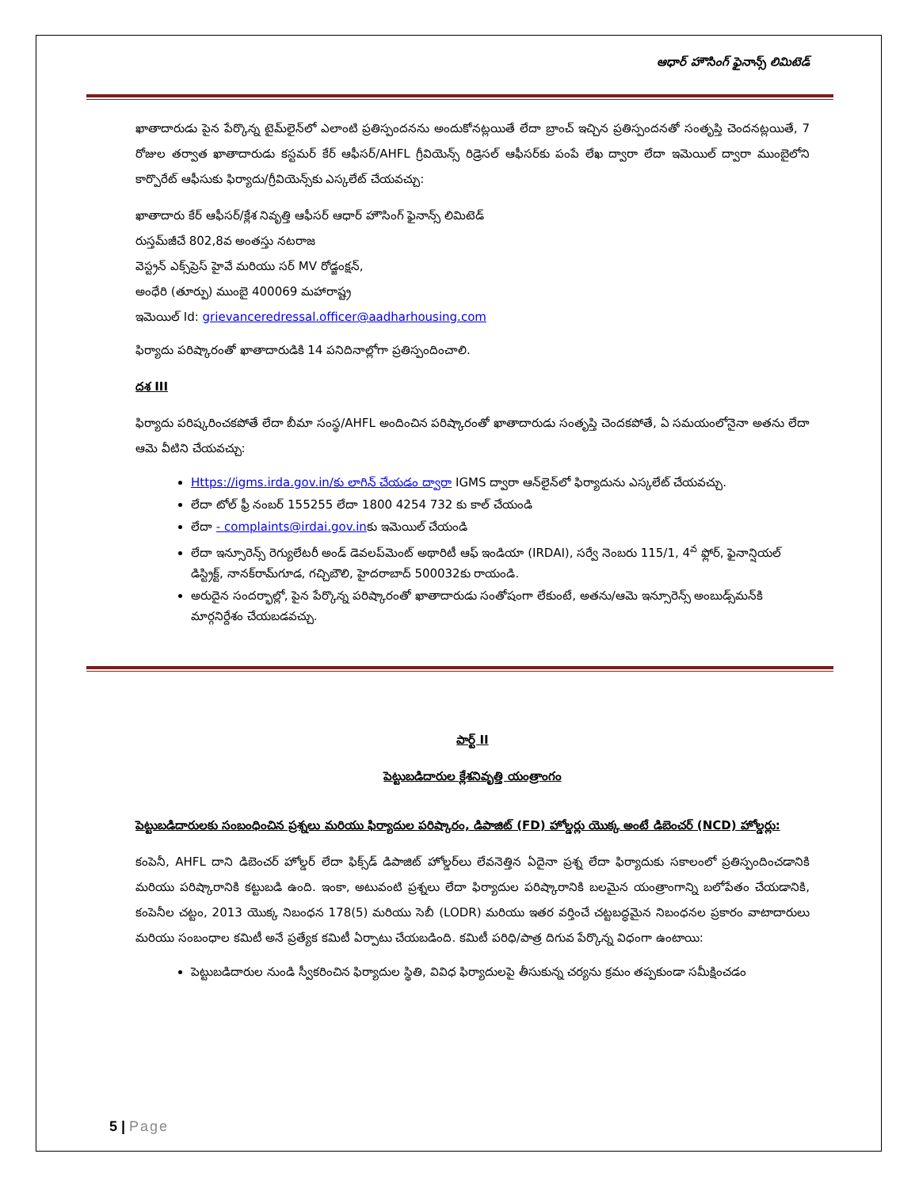ఆధార్ హౌసింగ్ ఫైనాన్స్ లిమిటెడ్
ఖాతాదారుడు పైన పేర్కొన్న టైమ్‌లైన్‌లో ఎలాంటి ప్రతిస్పందనను అందుకోనట్లయితే లేదా బ్రాంచ్ ఇచ్చిన ప్రతిస్పందనతో సంతృప్తి చెందనట్లయితే, 7 రోజుల తర్వాత ఖాతాదారుడు కస్టమర్ కేర్ ఆఫీసర్/AHFL గ్రీవియెన్స్ రిడ్రెసల్ ఆఫీసర్‌కు పంపే లేఖ ద్వారా లేదా ఇమెయిల్ ద్వారా ముంబైలోని కార్పొరేట్ ఆఫీసుకు ఫిర్యాదు/గ్రీవియెన్స్‌కు ఎస్కలేట్ చేయవచ్చు:
ఖాతాదారు కేర్ ఆఫీసర్/క్లేశ నివృత్తి ఆఫీసర్ ఆధార్ హౌసింగ్ ఫైనాన్స్ లిమిటెడ్
రుస్తమ్‌జీచే 802,8వ అంతస్తు నటరాజ
వెస్ట్రన్ ఎక్స్‌ప్రెస్ హైవే మరియు సర్ MV రోడ్జంక్షన్,
అంధేరి (తూర్పు) ముంబై 400069 మహారాష్ట్ర
ఇమెయిల్ Id: grievanceredressal.officer@aadharhousing.com
ఫిర్యాదు పరిష్కారంతో ఖాతాదారుడికి 14 పనిదినాల్లోగా ప్రతిస్పందించాలి.
దశ III
ఫిర్యాదు పరిష్కరించకపోతే లేదా బీమా సంస్థ/AHFL అందించిన పరిష్కారంతో ఖాతాదారుడు సంతృప్తి చెందకపోతే, ఏ సమయంలోనైనా అతను లేదా ఆమె వీటిని చేయవచ్చు:
Https://igms.irda.gov.in/కు లాగిన్ చేయడం ద్వారా IGMS ద్వారా ఆన్‌లైన్‌లో ఫిర్యాదును ఎస్కలేట్ చేయవచ్చు.
లేదా టోల్ ఫ్రీ నంబర్ 155255 లేదా 1800 4254 732 కు కాల్ చేయండి
లేదా - complaints@irdai.gov.inకు ఇమెయిల్ చేయండి
లేదా ఇన్సూరెన్స్ రెగ్యులేటరీ అండ్ డెవలప్‌మెంట్ అథారిటీ ఆఫ్ ఇండియా (IRDAI), సర్వే నెంబరు 115/1, 4<sup>వ</sup> ఫ్లోర్, ఫైనాన్షియల్ డిస్ట్రిక్ట్, నానక్‌రామ్‌గూడ, గచ్చిబౌలి, హైదరాబాద్ 500032కు రాయండి.
అరుదైన సందర్భాల్లో, పైన పేర్కొన్న పరిష్కారంతో ఖాతాదారుడు సంతోషంగా లేకుంటే, అతను/ఆమె ఇన్సూరెన్స్ అంబుడ్స్‌మన్‌కి మార్గనిర్దేశం చేయబడవచ్చు.
పార్ట్ II
పెట్టుబడిదారుల క్లేశనివృత్తి యంత్రాంగం
పెట్టుబడిదారులకు సంబంధించిన ప్రశ్నలు మరియు ఫిర్యాదుల పరిష్కారం, డిపాజిట్ (FD) హోల్డర్లు యొక్క అంటే డిబెంచర్ (NCD) హోల్డర్లు:
కంపెనీ, AHFL దాని డిబెంచర్ హోల్డర్ లేదా ఫిక్స్‌డ్ డిపాజిట్ హోల్డర్‌లు లేవనెత్తిన ఏదైనా ప్రశ్న లేదా ఫిర్యాదుకు సకాలంలో ప్రతిస్పందించడానికి మరియు పరిష్కారానికి కట్టుబడి ఉంది. ఇంకా, అటువంటి ప్రశ్నలు లేదా ఫిర్యాదుల పరిష్కారానికి బలమైన యంత్రాంగాన్ని బలోపేతం చేయడానికి, కంపెనీల చట్టం, 2013 యొక్క నిబంధన 178(5) మరియు సెబీ (LODR) మరియు ఇతర వర్తించే చట్టబద్ధమైన నిబంధనల ప్రకారం వాటాదారులు మరియు సంబంధాల కమిటీ అనే ప్రత్యేక కమిటీ ఏర్పాటు చేయబడింది. కమిటీ పరిధి/పాత్ర దిగువ పేర్కొన్న విధంగా ఉంటాయి:
పెట్టుబడిదారుల నుండి స్వీకరించిన ఫిర్యాదుల స్థితి, వివిధ ఫిర్యాదులపై తీసుకున్న చర్యను క్రమం తప్పకుండా సమీక్షించడం
5 | Page